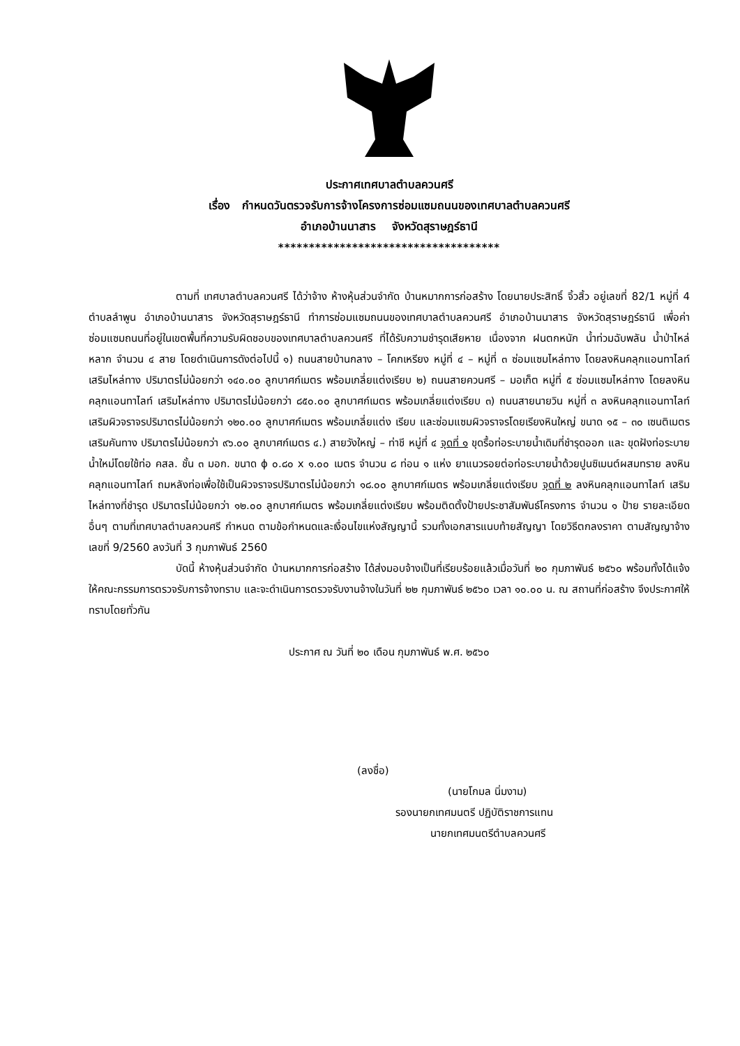ประกาศเทศบาลตำบลควนศรี
เรื่อง กำหนดวันตรวจรับการจ้างโครงการซ่อมแซมถนนของเทศบาลตำบลควนศรี
อำเภอบ้านนาสาร จังหวัดสุราษฎร์ธานี
************************************
ตามที่ เทศบาลตำบลควนศรี ได้ว่าจ้าง ห้างหุ้นส่วนจำกัด บ้านหมากการก่อสร้าง โดยนายประสิทธิ์ จิ้วสิ้ว อยู่เลขที่ 82/1 หมู่ที่ 4 ตำบลลำพูน อำเภอบ้านนาสาร จังหวัดสุราษฎร์ธานี ทำการซ่อมแซมถนนของเทศบาลตำบลควนศรี อำเภอบ้านนาสาร จังหวัดสุราษฎร์ธานี เพื่อค่าซ่อมแซมถนนที่อยู่ในเขตพื้นที่ความรับผิดชอบของเทศบาลตำบลควนศรี ที่ได้รับความชำรุดเสียหาย เนื่องจาก ฝนตกหนัก น้ำท่วมฉับพลัน น้ำป่าไหล่หลาก จำนวน ๔ สาย โดยดำเนินการดังต่อไปนี้ ๑) ถนนสายบ้านกลาง – โคกเหรียง หมู่ที่ ๔ – หมู่ที่ ๓ ซ่อมแซมไหล่ทาง โดยลงหินคลุกแอนทาไลท์ เสริมไหล่ทาง ปริมาตรไม่น้อยกว่า ๑๔๐.๐๐ ลูกบาศก์เมตร พร้อมเกลี่ยแต่งเรียบ ๒) ถนนสายควนศรี – มอเก็ต หมู่ที่ ๕ ซ่อมแซมไหล่ทาง โดยลงหินคลุกแอนทาไลท์ เสริมไหล่ทาง ปริมาตรไม่น้อยกว่า ๘๕๐.๐๐ ลูกบาศก์เมตร พร้อมเกลี่ยแต่งเรียบ ๓) ถนนสายนายวิน หมู่ที่ ๓ ลงหินคลุกแอนทาไลท์ เสริมผิวจราจรปริมาตรไม่น้อยกว่า ๑๒๐.๐๐ ลูกบาศก์เมตร พร้อมเกลี่ยแต่ง เรียบ และซ่อมแซมผิวจราจรโดยเรียงหินใหญ่ ขนาด ๑๕ – ๓๐ เซนติเมตร เสริมคันทาง ปริมาตรไม่น้อยกว่า ๙๖.๐๐ ลูกบาศก์เมตร ๔.) สายวังใหญ่ – ท่าชี หมู่ที่ ๔ จุดที่ ๑ ขุดรื้อท่อระบายน้ำเดิมที่ชำรุดออก และ ขุดฝังท่อระบายน้ำใหม่โดยใช้ท่อ คสล. ชั้น ๓ มอก. ขนาด ϕ ๐.๘๐ x ๑.๐๐ เมตร จำนวน ๘ ท่อน ๑ แห่ง ยาแนวรอยต่อท่อระบายน้ำด้วยปูนซิเมนต์ผสมทราย ลงหินคลุกแอนทาไลท์ ถมหลังท่อเพื่อใช้เป็นผิวจราจรปริมาตรไม่น้อยกว่า ๑๘.๐๐ ลูกบาศก์เมตร พร้อมเกลี่ยแต่งเรียบ จุดที่ ๒ ลงหินคลุกแอนทาไลท์ เสริมไหล่ทางที่ชำรุด ปริมาตรไม่น้อยกว่า ๑๒.๐๐ ลูกบาศก์เมตร พร้อมเกลี่ยแต่งเรียบ พร้อมติดตั้งป้ายประชาสัมพันธ์โครงการ จำนวน ๑ ป้าย รายละเอียดอื่นๆ ตามที่เทศบาลตำบลควนศรี กำหนด ตามข้อกำหนดและเงื่อนไขแห่งสัญญานี้ รวมทั้งเอกสารแนบท้ายสัญญา โดยวิธีตกลงราคา ตามสัญญาจ้างเลขที่ 9/2560 ลงวันที่ 3 กุมภาพันธ์ 2560
บัดนี้ ห้างหุ้นส่วนจำกัด บ้านหมากการก่อสร้าง ได้ส่งมอบจ้างเป็นที่เรียบร้อยแล้วเมื่อวันที่ ๒๐ กุมภาพันธ์ ๒๕๖๐ พร้อมทั้งได้แจ้งให้คณะกรรมการตรวจรับการจ้างทราบ และจะดำเนินการตรวจรับงานจ้างในวันที่ ๒๒ กุมภาพันธ์ ๒๕๖๐ เวลา ๑๐.๐๐ น. ณ สถานที่ก่อสร้าง จึงประกาศให้ทราบโดยทั่วกัน
ประกาศ ณ วันที่ ๒๐ เดือน กุมภาพันธ์ พ.ศ. ๒๕๖๐
(ลงชื่อ)
(นายโกมล นิ่มงาม)
รองนายกเทศมนตรี ปฏิบัติราชการแทน
นายกเทศมนตรีตำบลควนศรี